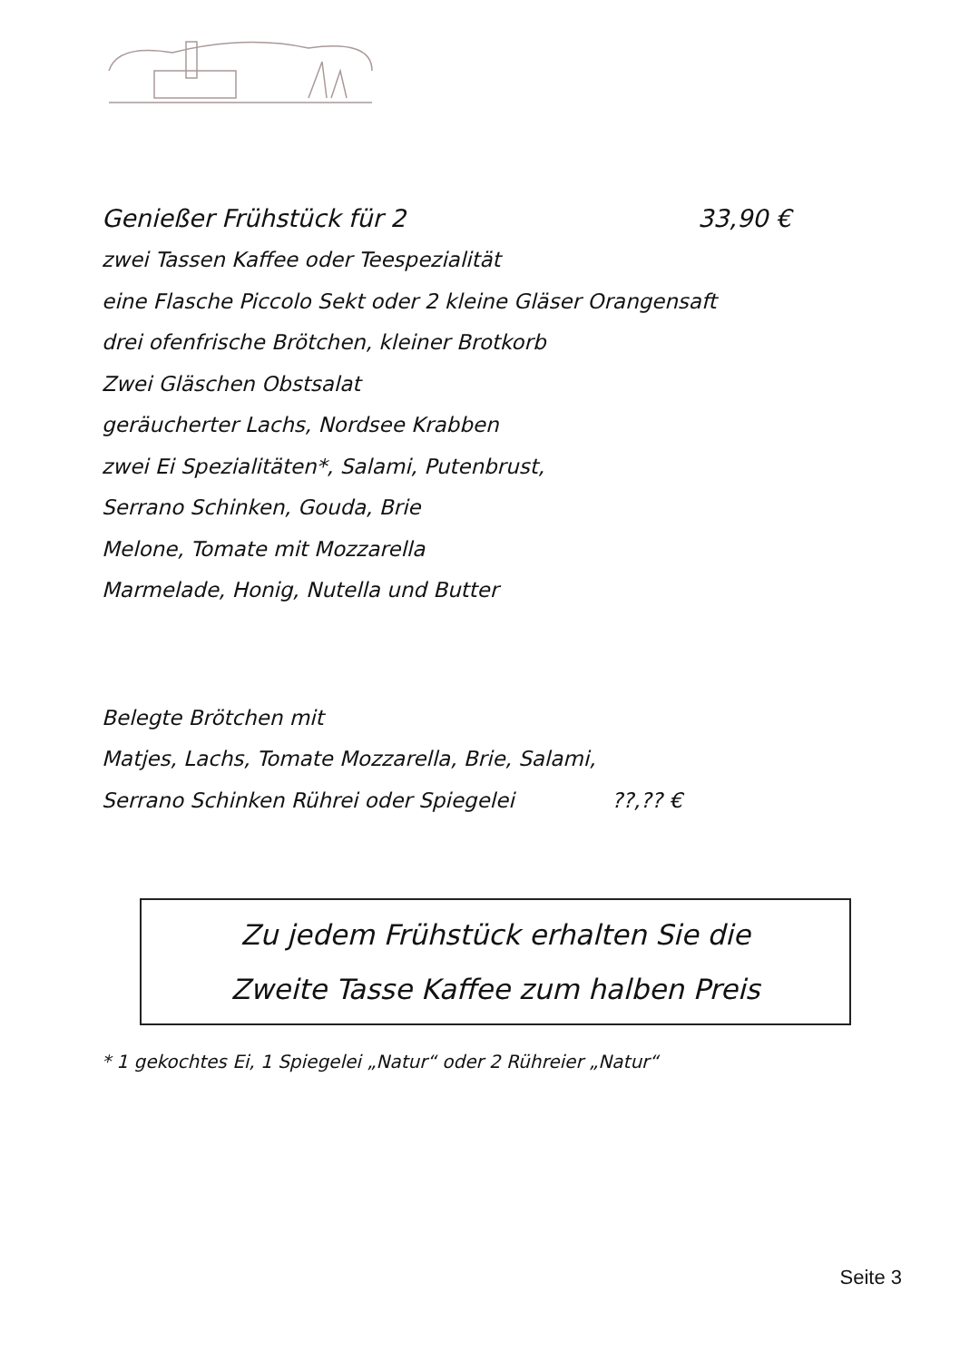Genießer Frühstück für 2 33,90 €
zwei Tassen Kaffee oder Teespezialität
eine Flasche Piccolo Sekt oder 2 kleine Gläser Orangensaft
drei ofenfrische Brötchen, kleiner Brotkorb
Zwei Gläschen Obstsalat
geräucherter Lachs, Nordsee Krabben
zwei Ei Spezialitäten*, Salami, Putenbrust,
Serrano Schinken, Gouda, Brie
Melone, Tomate mit Mozzarella
Marmelade, Honig, Nutella und Butter
Belegte Brötchen mit
Matjes, Lachs, Tomate Mozzarella, Brie, Salami,
Serrano Schinken Rührei oder Spiegelei ??,?? €
Zu jedem Frühstück erhalten Sie die
Zweite Tasse Kaffee zum halben Preis
* 1 gekochtes Ei, 1 Spiegelei „Natur“ oder 2 Rühreier „Natur“
Seite 3